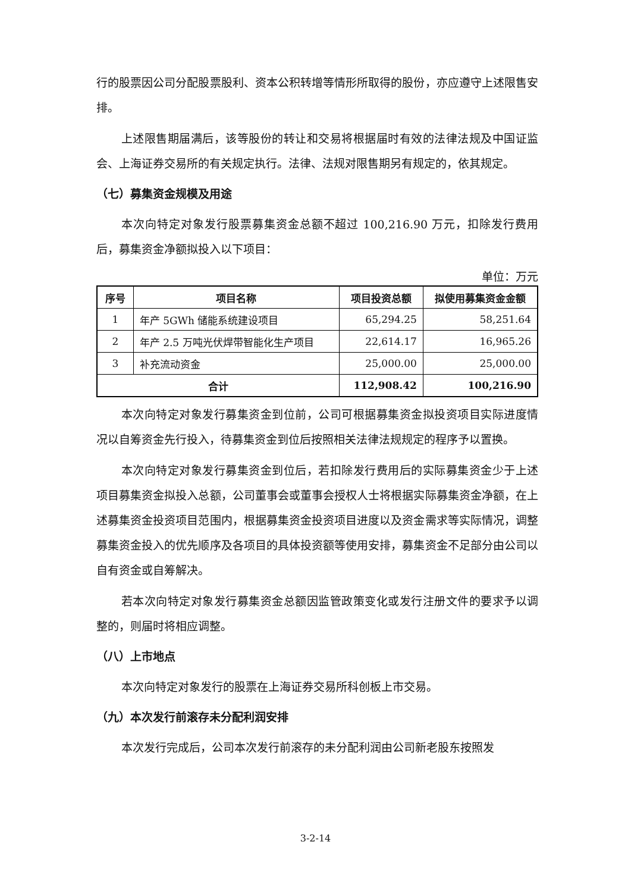行的股票因公司分配股票股利、资本公积转增等情形所取得的股份，亦应遵守上述限售安排。
上述限售期届满后，该等股份的转让和交易将根据届时有效的法律法规及中国证监会、上海证券交易所的有关规定执行。法律、法规对限售期另有规定的，依其规定。
（七）募集资金规模及用途
本次向特定对象发行股票募集资金总额不超过 100,216.90 万元，扣除发行费用后，募集资金净额拟投入以下项目：
单位：万元
| 序号 | 项目名称 | 项目投资总额 | 拟使用募集资金金额 |
| --- | --- | --- | --- |
| 1 | 年产 5GWh 储能系统建设项目 | 65,294.25 | 58,251.64 |
| 2 | 年产 2.5 万吨光伏焊带智能化生产项目 | 22,614.17 | 16,965.26 |
| 3 | 补充流动资金 | 25,000.00 | 25,000.00 |
| 合计 | | 112,908.42 | 100,216.90 |
本次向特定对象发行募集资金到位前，公司可根据募集资金拟投资项目实际进度情况以自筹资金先行投入，待募集资金到位后按照相关法律法规规定的程序予以置换。
本次向特定对象发行募集资金到位后，若扣除发行费用后的实际募集资金少于上述项目募集资金拟投入总额，公司董事会或董事会授权人士将根据实际募集资金净额，在上述募集资金投资项目范围内，根据募集资金投资项目进度以及资金需求等实际情况，调整募集资金投入的优先顺序及各项目的具体投资额等使用安排，募集资金不足部分由公司以自有资金或自筹解决。
若本次向特定对象发行募集资金总额因监管政策变化或发行注册文件的要求予以调整的，则届时将相应调整。
（八）上市地点
本次向特定对象发行的股票在上海证券交易所科创板上市交易。
（九）本次发行前滚存未分配利润安排
本次发行完成后，公司本次发行前滚存的未分配利润由公司新老股东按照发
3-2-14